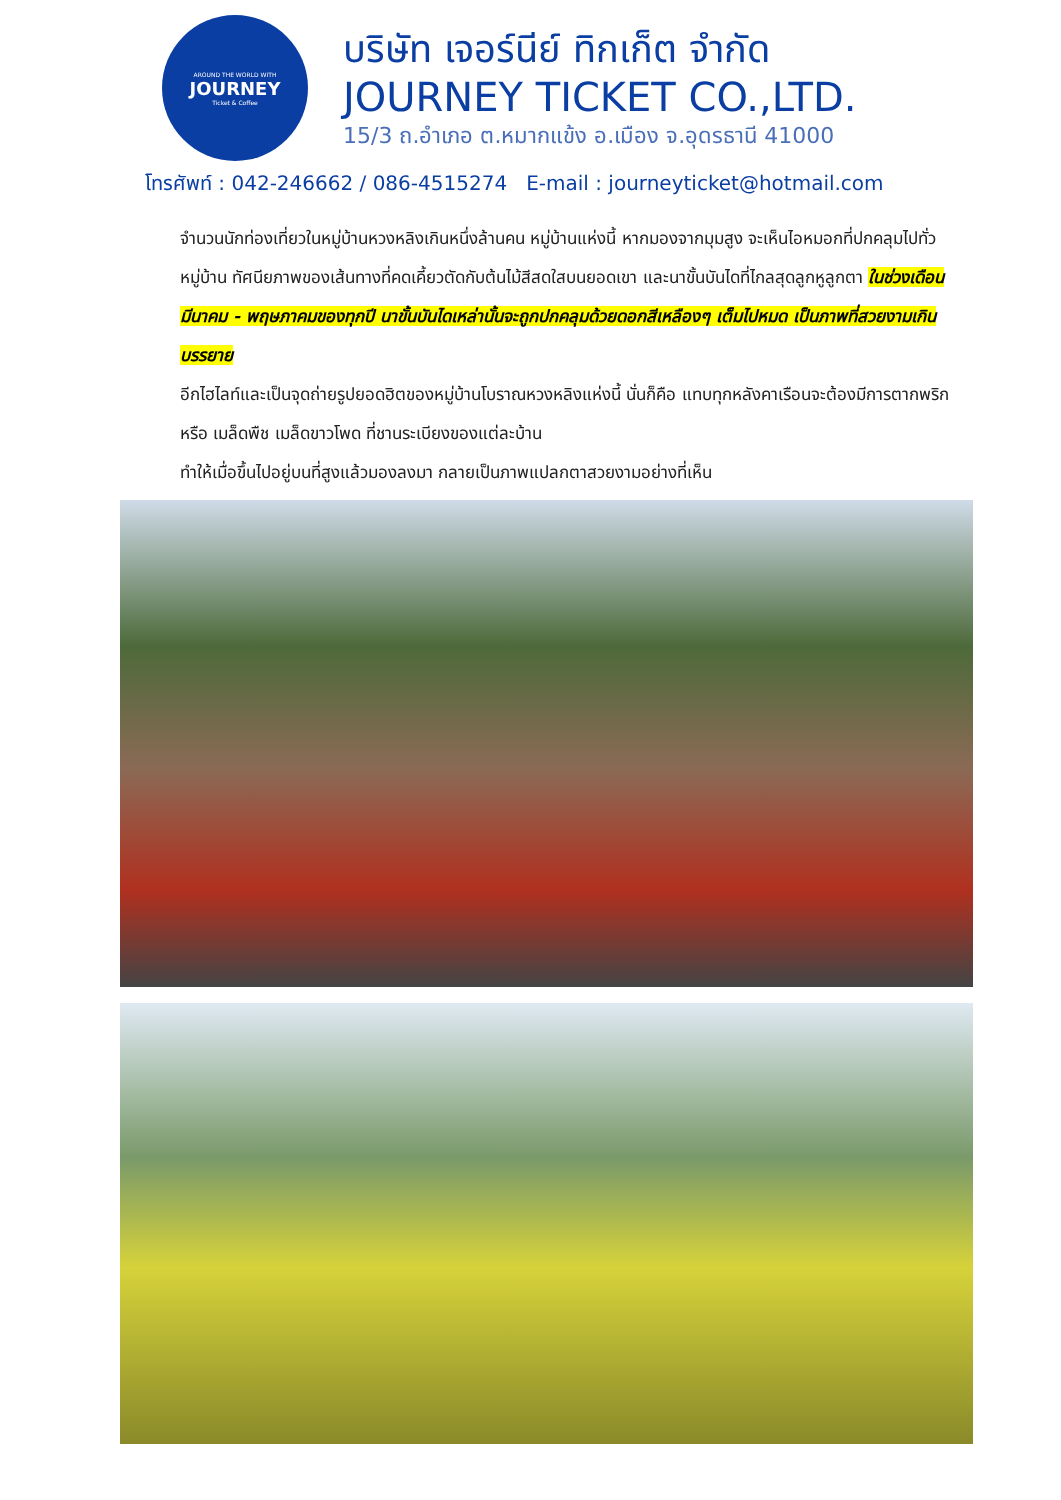AROUND THE WORLD WITH
JOURNEY
Ticket & Coffee
บริษัท เจอร์นีย์ ทิกเก็ต จำกัด
JOURNEY TICKET CO.,LTD.
15/3 ถ.อำเภอ ต.หมากแข้ง อ.เมือง จ.อุดรธานี 41000
โทรศัพท์ : 042-246662 / 086-4515274 E-mail : journeyticket@hotmail.com
จำนวนนักท่องเที่ยวในหมู่บ้านหวงหลิงเกินหนึ่งล้านคน หมู่บ้านแห่งนี้ หากมองจากมุมสูง จะเห็นไอหมอกที่ปกคลุมไปทั่วหมู่บ้าน ทัศนียภาพของเส้นทางที่คดเคี้ยวตัดกับต้นไม้สีสดใสบนยอดเขา และนาขั้นบันไดที่ไกลสุดลูกหูลูกตา ในช่วงเดือนมีนาคม - พฤษภาคมของทุกปี นาขั้นบันไดเหล่านั้นจะถูกปกคลุมด้วยดอกสีเหลืองๆ เต็มไปหมด เป็นภาพที่สวยงามเกินบรรยาย
อีกไฮไลท์และเป็นจุดถ่ายรูปยอดฮิตของหมู่บ้านโบราณหวงหลิงแห่งนี้ นั่นก็คือ แทบทุกหลังคาเรือนจะต้องมีการตากพริก หรือ เมล็ดพืช เมล็ดขาวโพด ที่ชานระเบียงของแต่ละบ้าน
ทำให้เมื่อขึ้นไปอยู่บนที่สูงแล้วมองลงมา กลายเป็นภาพแปลกตาสวยงามอย่างที่เห็น